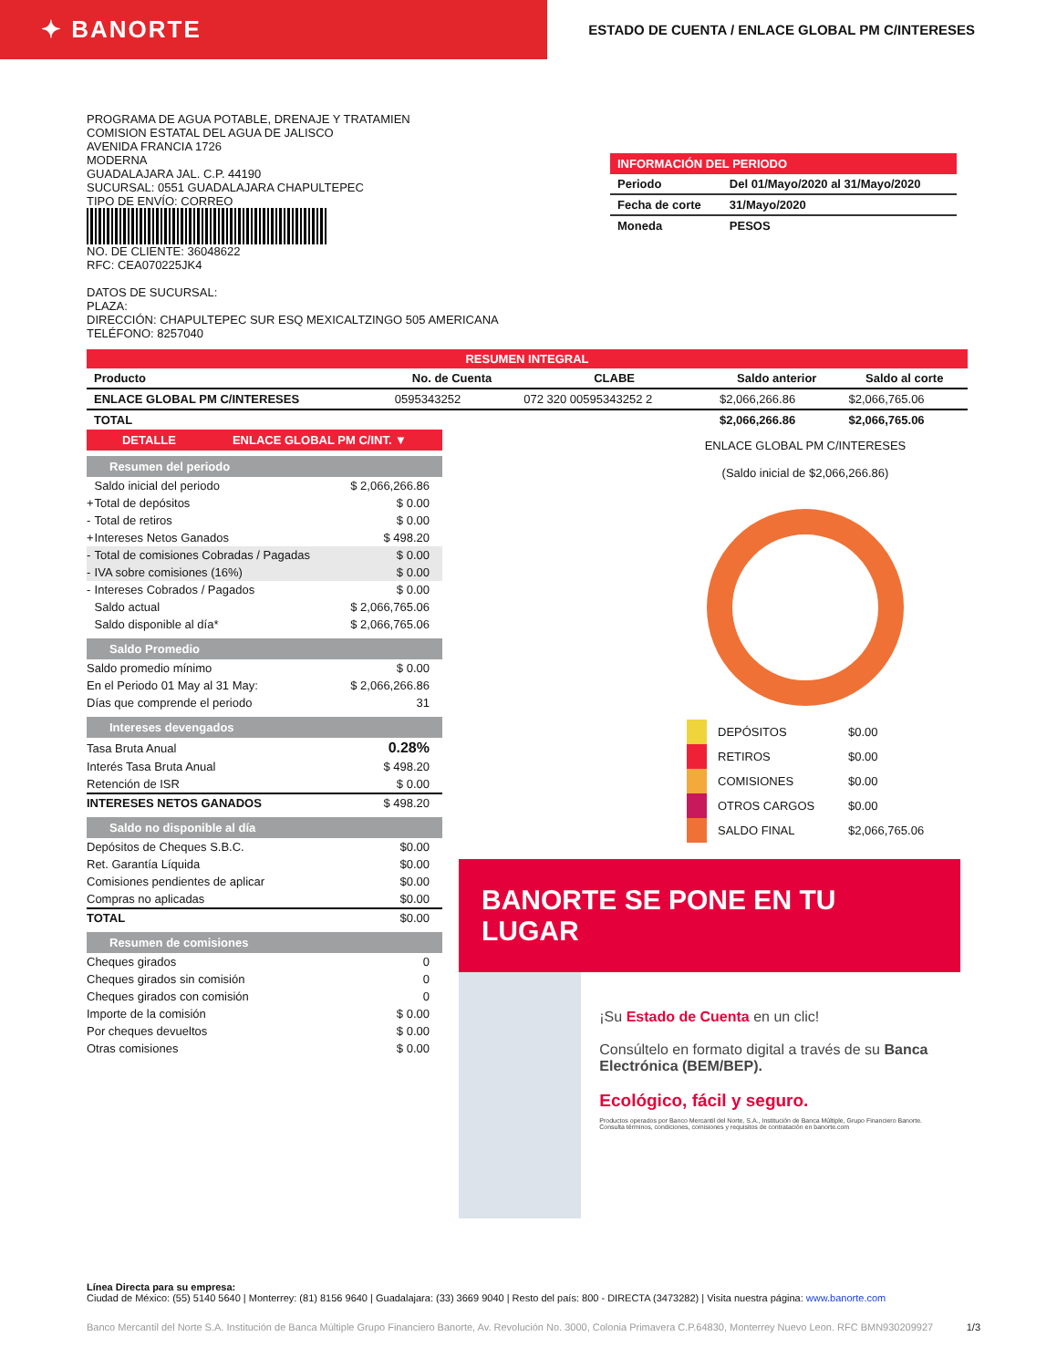✦ BANORTE
ESTADO DE CUENTA / ENLACE GLOBAL PM C/INTERESES
PROGRAMA DE AGUA POTABLE, DRENAJE Y TRATAMIEN
COMISION ESTATAL DEL AGUA DE JALISCO
AVENIDA FRANCIA 1726
MODERNA
GUADALAJARA JAL. C.P. 44190
SUCURSAL: 0551 GUADALAJARA CHAPULTEPEC
TIPO DE ENVÍO: CORREO
NO. DE CLIENTE: 36048622
RFC: CEA070225JK4
DATOS DE SUCURSAL:
PLAZA:
DIRECCIÓN: CHAPULTEPEC SUR ESQ MEXICALTZINGO 505 AMERICANA
TELÉFONO: 8257040
INFORMACIÓN DEL PERIODO
| Periodo | Del 01/Mayo/2020 al 31/Mayo/2020 |
| Fecha de corte | 31/Mayo/2020 |
| Moneda | PESOS |
| RESUMEN INTEGRAL | | | | |
| --- | --- | --- | --- | --- |
| Producto | No. de Cuenta | CLABE | Saldo anterior | Saldo al corte |
| ENLACE GLOBAL PM C/INTERESES | 0595343252 | 072 320 00595343252 2 | $2,066,266.86 | $2,066,765.06 |
| TOTAL | | | $2,066,266.86 | $2,066,765.06 |
DETALLE ENLACE GLOBAL PM C/INT. ▼
Resumen del periodo
| | Saldo inicial del periodo | $ 2,066,266.86 |
| + | Total de depósitos | $ 0.00 |
| - | Total de retiros | $ 0.00 |
| + | Intereses Netos Ganados | $ 498.20 |
| - | Total de comisiones Cobradas / Pagadas | $ 0.00 |
| - | IVA sobre comisiones (16%) | $ 0.00 |
| - | Intereses Cobrados / Pagados | $ 0.00 |
| | Saldo actual | $ 2,066,765.06 |
| | Saldo disponible al día* | $ 2,066,765.06 |
Saldo Promedio
| Saldo promedio mínimo | $ 0.00 |
| En el Periodo 01 May al 31 May: | $ 2,066,266.86 |
| Días que comprende el periodo | 31 |
Intereses devengados
| Tasa Bruta Anual | 0.28% |
| Interés Tasa Bruta Anual | $ 498.20 |
| Retención de ISR | $ 0.00 |
| INTERESES NETOS GANADOS | $ 498.20 |
Saldo no disponible al día
| Depósitos de Cheques S.B.C. | $0.00 |
| Ret. Garantía Líquida | $0.00 |
| Comisiones pendientes de aplicar | $0.00 |
| Compras no aplicadas | $0.00 |
| TOTAL | $0.00 |
Resumen de comisiones
| Cheques girados | 0 |
| Cheques girados sin comisión | 0 |
| Cheques girados con comisión | 0 |
| Importe de la comisión | $ 0.00 |
| Por cheques devueltos | $ 0.00 |
| Otras comisiones | $ 0.00 |
ENLACE GLOBAL PM C/INTERESES
(Saldo inicial de $2,066,266.86)
| | DEPÓSITOS | $0.00 |
| | RETIROS | $0.00 |
| | COMISIONES | $0.00 |
| | OTROS CARGOS | $0.00 |
| | SALDO FINAL | $2,066,765.06 |
BANORTE SE PONE EN TU LUGAR
¡Su Estado de Cuenta en un clic!
Consúltelo en formato digital a través de su Banca Electrónica (BEM/BEP).
Ecológico, fácil y seguro.
Productos operados por Banco Mercantil del Norte, S.A., Institución de Banca Múltiple, Grupo Financiero Banorte. Consulta términos, condiciones, comisiones y requisitos de contratación en banorte.com
Línea Directa para su empresa:
Ciudad de México: (55) 5140 5640 | Monterrey: (81) 8156 9640 | Guadalajara: (33) 3669 9040 | Resto del país: 800 - DIRECTA (3473282) | Visita nuestra página: www.banorte.com
Banco Mercantil del Norte S.A. Institución de Banca Múltiple Grupo Financiero Banorte, Av. Revolución No. 3000, Colonia Primavera C.P.64830, Monterrey Nuevo Leon. RFC BMN930209927 1/3